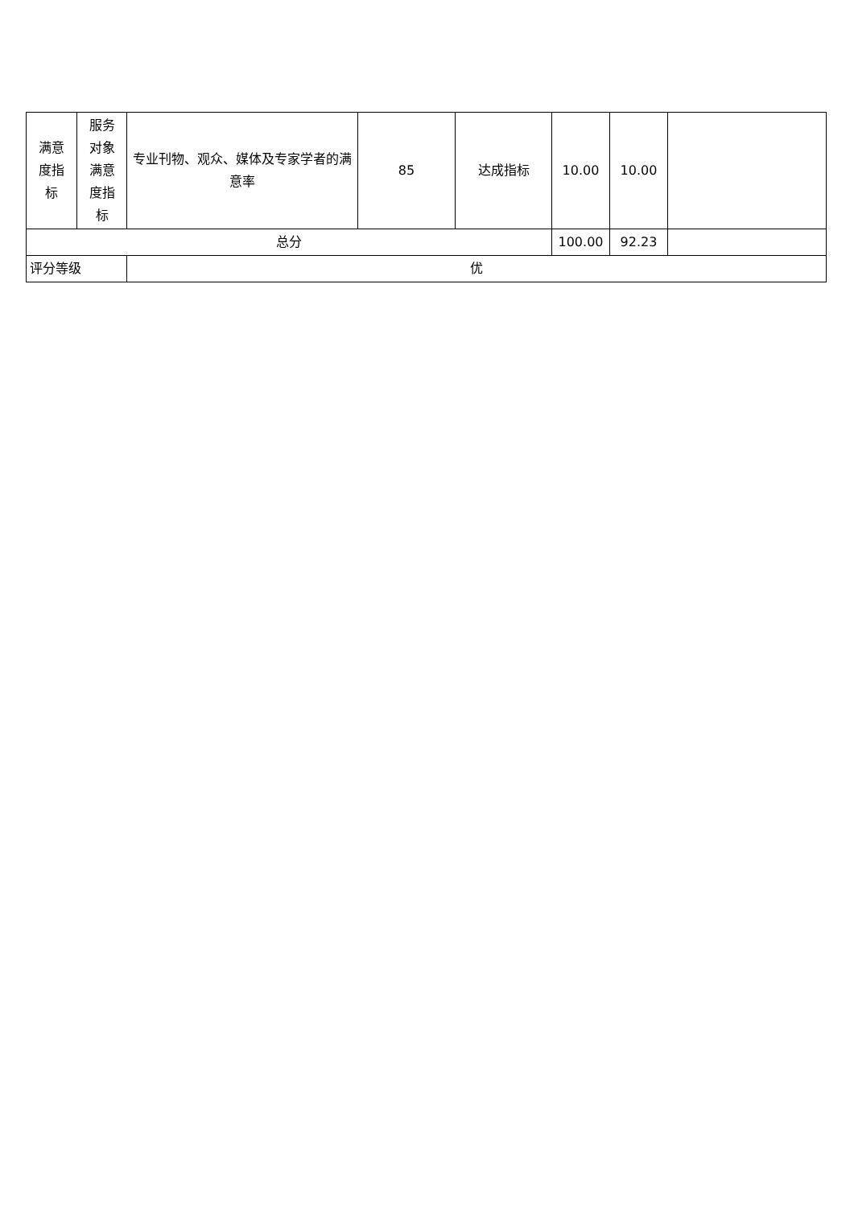| 满意 度指 标 | 服务 对象 满意 度指 标 | 专业刊物、观众、媒体及专家学者的满意率 | 85 | 达成指标 | 10.00 | 10.00 | |
| 总分 | | | | | 100.00 | 92.23 | |
| 评分等级 | | 优 | | | | | |